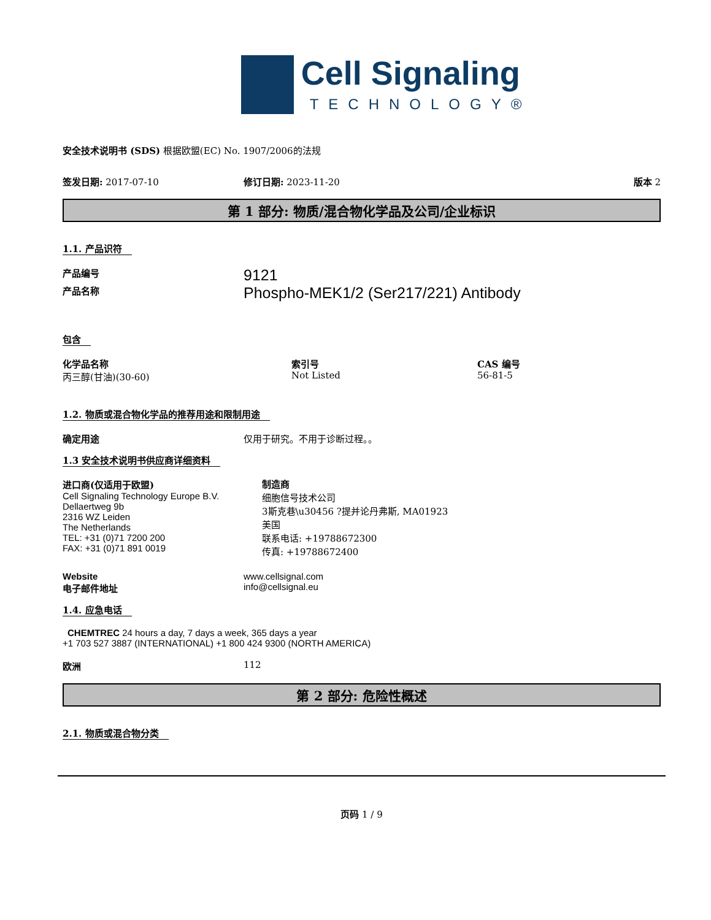Cell Signaling
TECHNOLOGY®
安全技术说明书 (SDS) 根据欧盟(EC) No. 1907/2006的法规
签发日期: 2017-07-10 修订日期: 2023-11-20 版本 2
第 1 部分: 物质/混合物化学品及公司/企业标识
1.1. 产品识符
产品编号
9121
产品名称
Phospho-MEK1/2 (Ser217/221) Antibody
包含
化学品名称
丙三醇(甘油)(30-60)
索引号
Not Listed
CAS 编号
56-81-5
1.2. 物质或混合物化学品的推荐用途和限制用途
确定用途 仅用于研究。不用于诊断过程。。
1.3 安全技术说明书供应商详细资料
进口商(仅适用于欧盟)
Cell Signaling Technology Europe B.V.
Dellaertweg 9b
2316 WZ Leiden
The Netherlands
TEL: +31 (0)71 7200 200
FAX: +31 (0)71 891 0019
制造商
细胞信号技术公司
3斯克巷\u30456 ?提并论丹弗斯, MA01923
美国
联系电话: +19788672300
传真: +19788672400
Website
电子邮件地址
www.cellsignal.com
info@cellsignal.eu
1.4. 应急电话
CHEMTREC 24 hours a day, 7 days a week, 365 days a year
+1 703 527 3887 (INTERNATIONAL) +1 800 424 9300 (NORTH AMERICA)
欧洲 112
第 2 部分: 危险性概述
2.1. 物质或混合物分类
页码 1 / 9